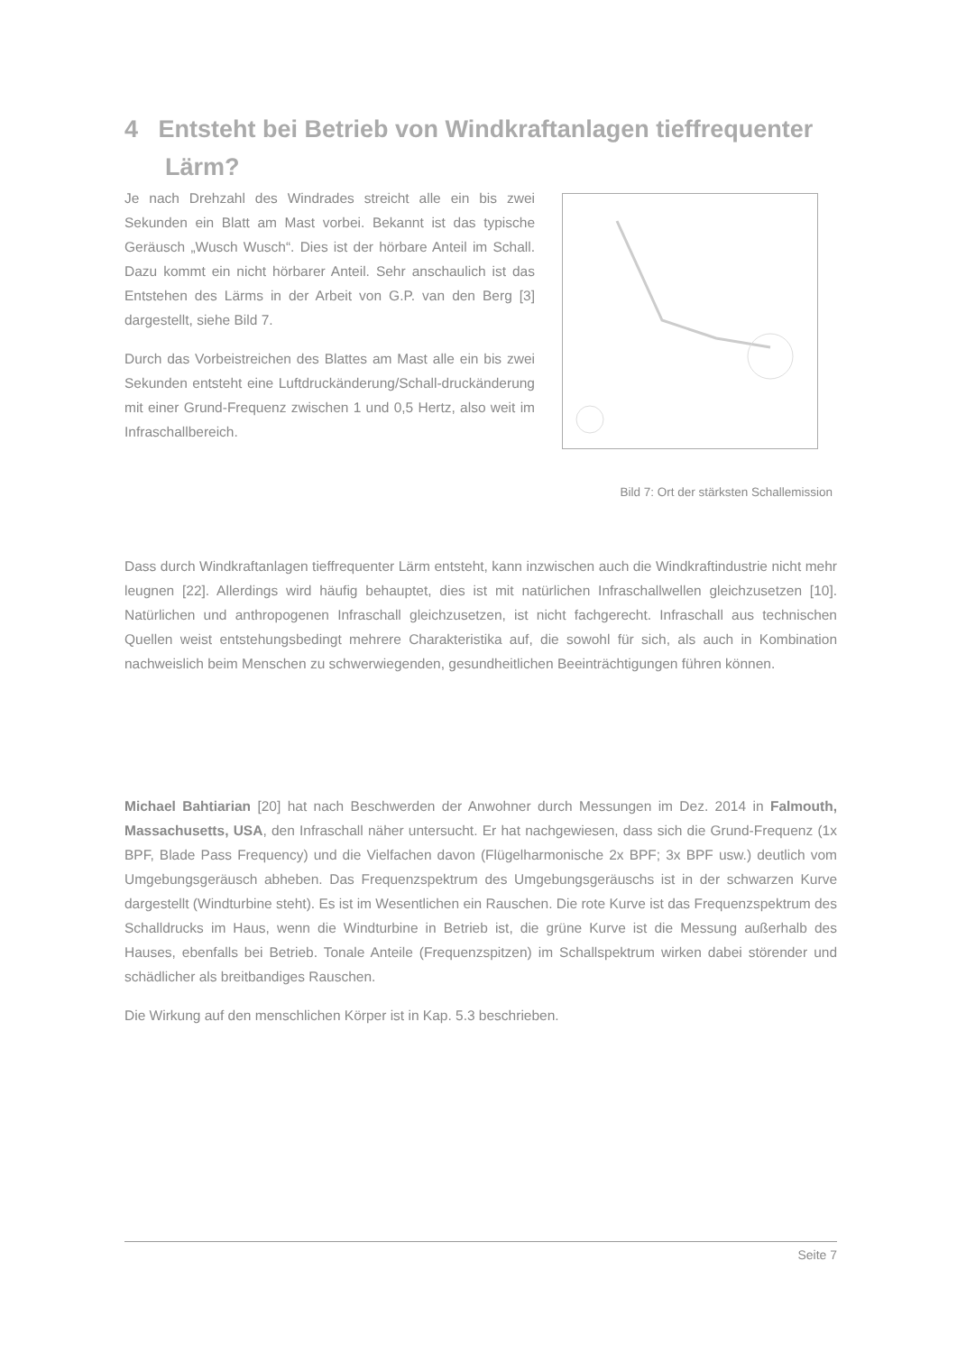4 Entsteht bei Betrieb von Windkraftanlagen tieffrequenter
Lärm?
Je nach Drehzahl des Windrades streicht alle ein bis zwei Sekunden ein Blatt am Mast vorbei. Bekannt ist das typische Geräusch „Wusch Wusch“. Dies ist der hörbare Anteil im Schall. Dazu kommt ein nicht hörbarer Anteil. Sehr anschaulich ist das Entstehen des Lärms in der Arbeit von G.P. van den Berg [3] dargestellt, siehe Bild 7.
Durch das Vorbeistreichen des Blattes am Mast alle ein bis zwei Sekunden entsteht eine Luftdruckänderung/Schall-druckänderung mit einer Grund-Frequenz zwischen 1 und 0,5 Hertz, also weit im Infraschallbereich.
Bild 7: Ort der stärksten Schallemission
Dass durch Windkraftanlagen tieffrequenter Lärm entsteht, kann inzwischen auch die Windkraftindustrie nicht mehr leugnen [22]. Allerdings wird häufig behauptet, dies ist mit natürlichen Infraschallwellen gleichzusetzen [10]. Natürlichen und anthropogenen Infraschall gleichzusetzen, ist nicht fachgerecht. Infraschall aus technischen Quellen weist entstehungsbedingt mehrere Charakteristika auf, die sowohl für sich, als auch in Kombination nachweislich beim Menschen zu schwerwiegenden, gesundheitlichen Beeinträchtigungen führen können.
Michael Bahtiarian [20] hat nach Beschwerden der Anwohner durch Messungen im Dez. 2014 in Falmouth, Massachusetts, USA, den Infraschall näher untersucht. Er hat nachgewiesen, dass sich die Grund-Frequenz (1x BPF, Blade Pass Frequency) und die Vielfachen davon (Flügelharmonische 2x BPF; 3x BPF usw.) deutlich vom Umgebungsgeräusch abheben. Das Frequenzspektrum des Umgebungsgeräuschs ist in der schwarzen Kurve dargestellt (Windturbine steht). Es ist im Wesentlichen ein Rauschen. Die rote Kurve ist das Frequenzspektrum des Schalldrucks im Haus, wenn die Windturbine in Betrieb ist, die grüne Kurve ist die Messung außerhalb des Hauses, ebenfalls bei Betrieb. Tonale Anteile (Frequenzspitzen) im Schallspektrum wirken dabei störender und schädlicher als breitbandiges Rauschen.
Die Wirkung auf den menschlichen Körper ist in Kap. 5.3 beschrieben.
Seite 7